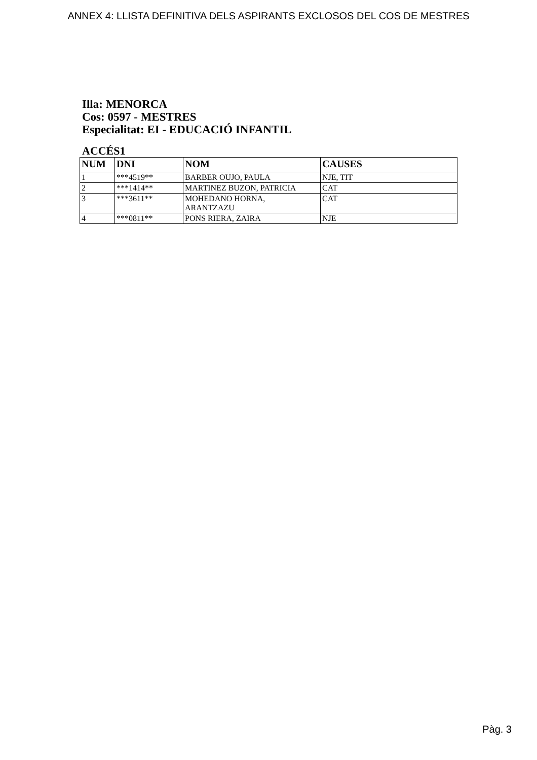ANNEX 4: LLISTA DEFINITIVA DELS ASPIRANTS EXCLOSOS DEL COS DE MESTRES
Illa: MENORCA
Cos: 0597 - MESTRES
Especialitat: EI - EDUCACIÓ INFANTIL
ACCÉS1
| NUM | DNI | NOM | CAUSES |
| --- | --- | --- | --- |
| 1 | ***4519** | BARBER OUJO, PAULA | NJE, TIT |
| 2 | ***1414** | MARTINEZ BUZON, PATRICIA | CAT |
| 3 | ***3611** | MOHEDANO HORNA, ARANTZAZU | CAT |
| 4 | ***0811** | PONS RIERA, ZAIRA | NJE |
Pàg. 3